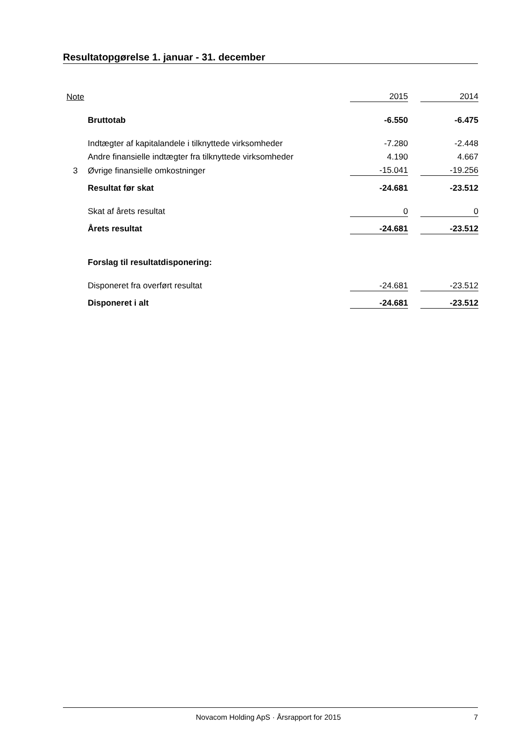Resultatopgørelse 1. januar - 31. december
| Note | | 2015 | | 2014 |
| | Bruttotab | -6.550 | | -6.475 |
| | Indtægter af kapitalandele i tilknyttede virksomheder | -7.280 | | -2.448 |
| | Andre finansielle indtægter fra tilknyttede virksomheder | 4.190 | | 4.667 |
| 3 | Øvrige finansielle omkostninger | -15.041 | | -19.256 |
| | Resultat før skat | -24.681 | | -23.512 |
| | Skat af årets resultat | 0 | | 0 |
| | Årets resultat | -24.681 | | -23.512 |
| | Forslag til resultatdisponering: | | | |
| | Disponeret fra overført resultat | -24.681 | | -23.512 |
| | Disponeret i alt | -24.681 | | -23.512 |
Novacom Holding ApS · Årsrapport for 2015 7